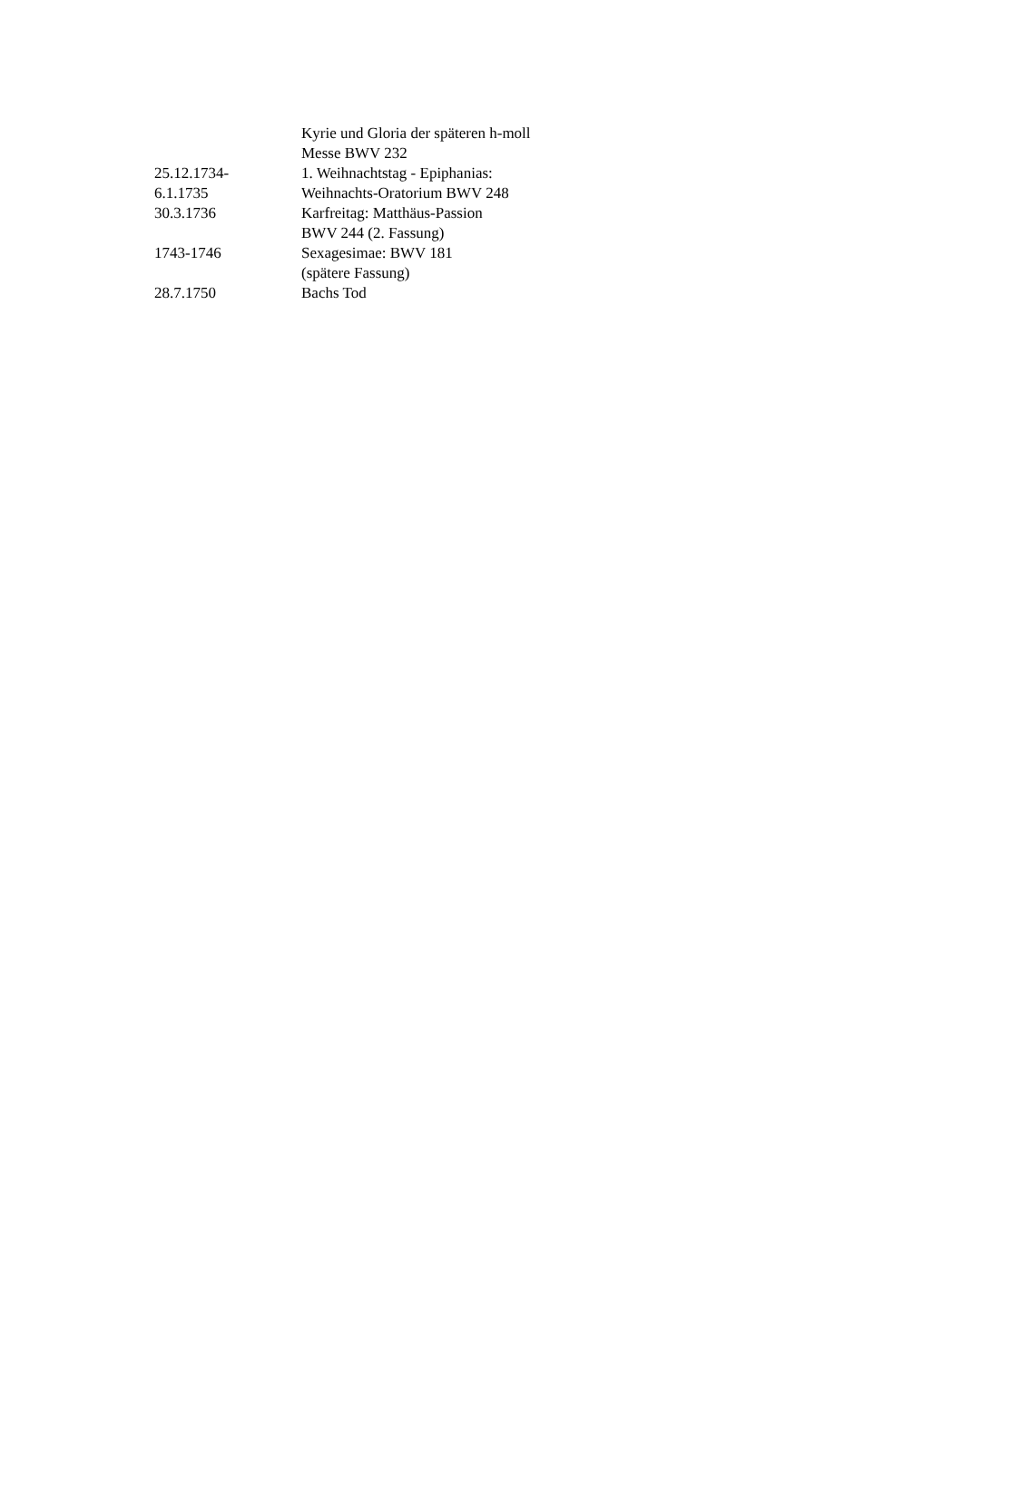| | Kyrie und Gloria der späteren h-moll |
| | Messe BWV 232 |
| 25.12.1734- | 1. Weihnachtstag - Epiphanias: |
| 6.1.1735 | Weihnachts-Oratorium BWV 248 |
| 30.3.1736 | Karfreitag: Matthäus-Passion |
| | BWV 244 (2. Fassung) |
| 1743-1746 | Sexagesimae: BWV 181 |
| | (spätere Fassung) |
| 28.7.1750 | Bachs Tod |